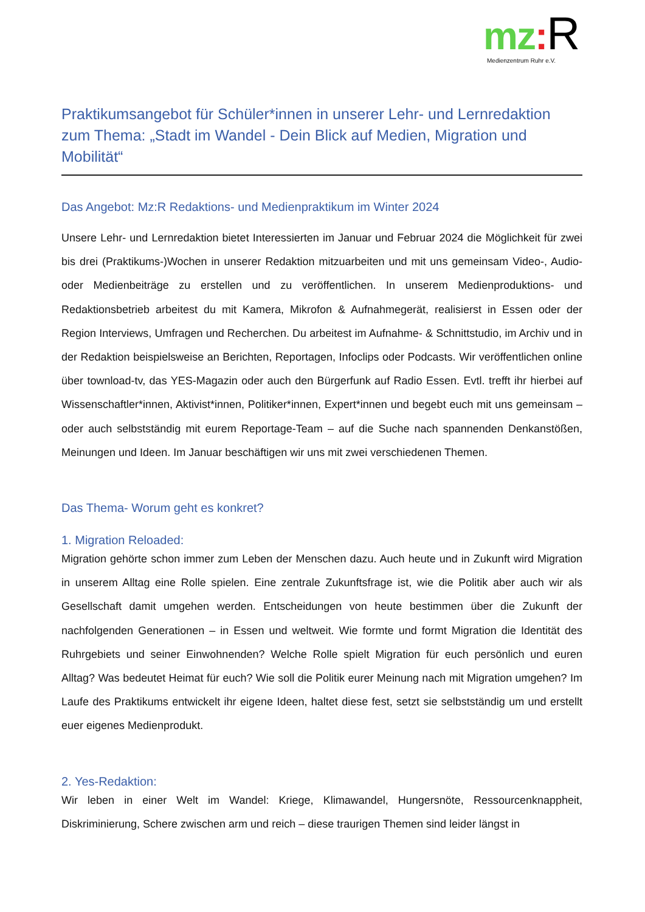mz: R
Medienzentrum Ruhr e.V.
Praktikumsangebot für Schüler*innen in unserer Lehr- und Lernredaktion zum Thema: „Stadt im Wandel - Dein Blick auf Medien, Migration und Mobilität“
Das Angebot: Mz:R Redaktions- und Medienpraktikum im Winter 2024
Unsere Lehr- und Lernredaktion bietet Interessierten im Januar und Februar 2024 die Möglichkeit für zwei bis drei (Praktikums-)Wochen in unserer Redaktion mitzuarbeiten und mit uns gemeinsam Video-, Audio- oder Medienbeiträge zu erstellen und zu veröffentlichen. In unserem Medienproduktions- und Redaktionsbetrieb arbeitest du mit Kamera, Mikrofon & Aufnahmegerät, realisierst in Essen oder der Region Interviews, Umfragen und Recherchen. Du arbeitest im Aufnahme- & Schnittstudio, im Archiv und in der Redaktion beispielsweise an Berichten, Reportagen, Infoclips oder Podcasts. Wir veröffentlichen online über townload-tv, das YES-Magazin oder auch den Bürgerfunk auf Radio Essen. Evtl. trefft ihr hierbei auf Wissenschaftler*innen, Aktivist*innen, Politiker*innen, Expert*innen und begebt euch mit uns gemeinsam – oder auch selbstständig mit eurem Reportage-Team – auf die Suche nach spannenden Denkanstößen, Meinungen und Ideen. Im Januar beschäftigen wir uns mit zwei verschiedenen Themen.
Das Thema- Worum geht es konkret?
1. Migration Reloaded:
Migration gehörte schon immer zum Leben der Menschen dazu. Auch heute und in Zukunft wird Migration in unserem Alltag eine Rolle spielen. Eine zentrale Zukunftsfrage ist, wie die Politik aber auch wir als Gesellschaft damit umgehen werden. Entscheidungen von heute bestimmen über die Zukunft der nachfolgenden Generationen – in Essen und weltweit. Wie formte und formt Migration die Identität des Ruhrgebiets und seiner Einwohnenden? Welche Rolle spielt Migration für euch persönlich und euren Alltag? Was bedeutet Heimat für euch? Wie soll die Politik eurer Meinung nach mit Migration umgehen? Im Laufe des Praktikums entwickelt ihr eigene Ideen, haltet diese fest, setzt sie selbstständig um und erstellt euer eigenes Medienprodukt.
2. Yes-Redaktion:
Wir leben in einer Welt im Wandel: Kriege, Klimawandel, Hungersnöte, Ressourcenknappheit, Diskriminierung, Schere zwischen arm und reich – diese traurigen Themen sind leider längst in